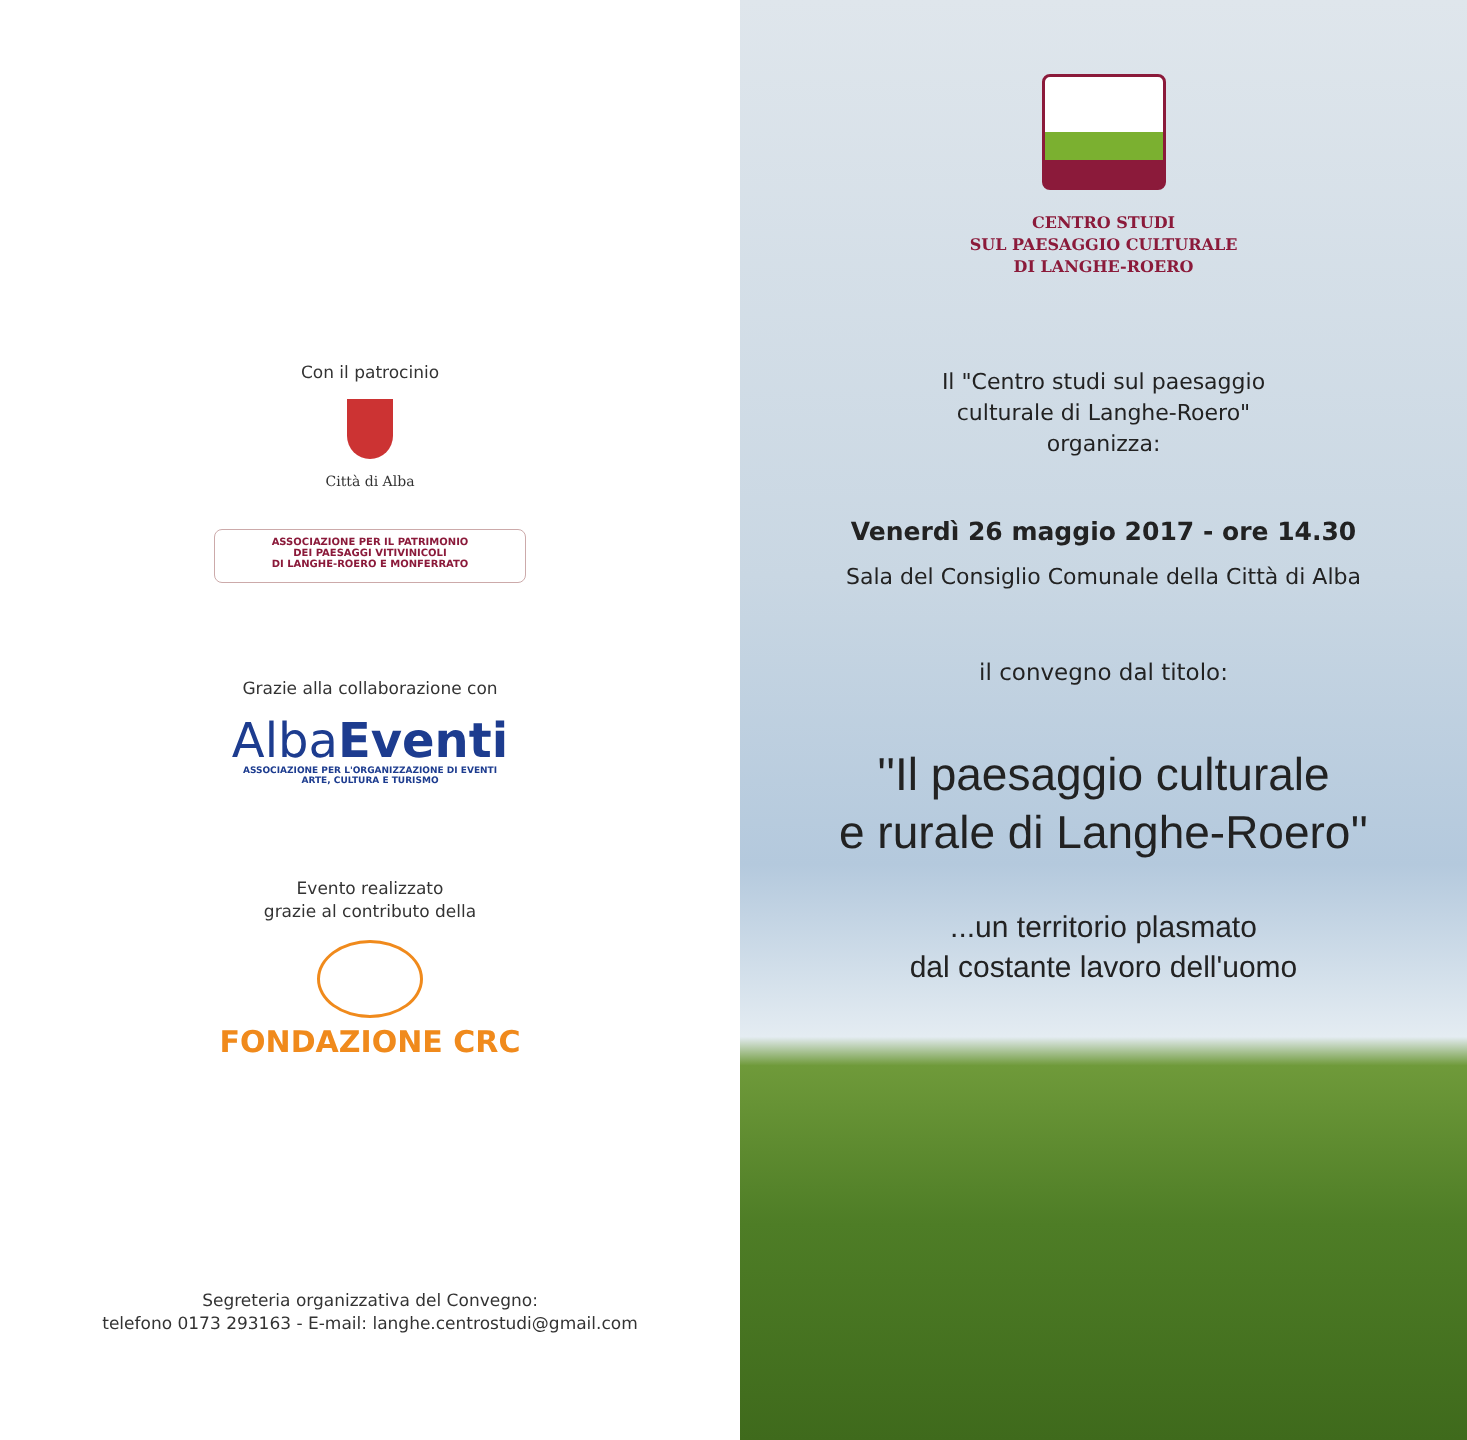Con il patrocinio
Città di Alba
ASSOCIAZIONE PER IL PATRIMONIO
DEI PAESAGGI VITIVINICOLI
DI LANGHE-ROERO E MONFERRATO
Grazie alla collaborazione con
Alba Eventi
ASSOCIAZIONE PER L'ORGANIZZAZIONE DI EVENTI
ARTE, CULTURA E TURISMO
Evento realizzato
grazie al contributo della
FONDAZIONE CRC
Segreteria organizzativa del Convegno:
telefono 0173 293163 - E-mail: langhe.centrostudi@gmail.com
CENTRO STUDI
SUL PAESAGGIO CULTURALE
DI LANGHE-ROERO
Il "Centro studi sul paesaggio
culturale di Langhe-Roero"
organizza:
Venerdì 26 maggio 2017 - ore 14.30
Sala del Consiglio Comunale della Città di Alba
il convegno dal titolo:
''Il paesaggio culturale
e rurale di Langhe-Roero''
...un territorio plasmato
dal costante lavoro dell'uomo